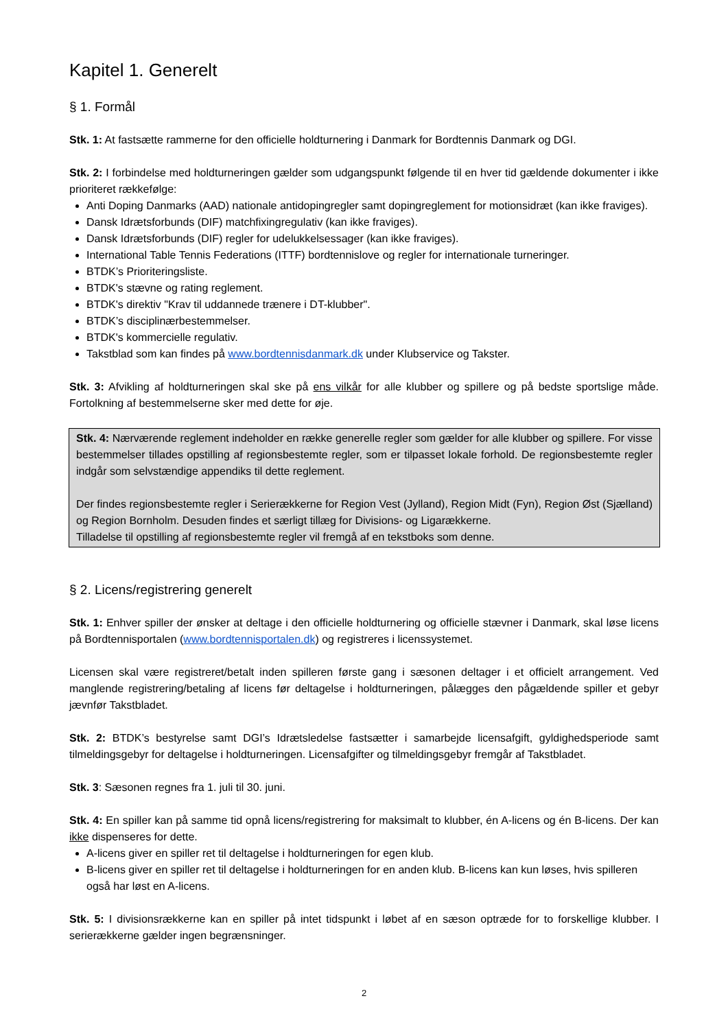Kapitel 1. Generelt
§ 1. Formål
Stk. 1: At fastsætte rammerne for den officielle holdturnering i Danmark for Bordtennis Danmark og DGI.
Stk. 2: I forbindelse med holdturneringen gælder som udgangspunkt følgende til en hver tid gældende dokumenter i ikke prioriteret rækkefølge:
Anti Doping Danmarks (AAD) nationale antidopingregler samt dopingreglement for motionsidræt (kan ikke fraviges).
Dansk Idrætsforbunds (DIF) matchfixingregulativ (kan ikke fraviges).
Dansk Idrætsforbunds (DIF) regler for udelukkelsessager (kan ikke fraviges).
International Table Tennis Federations (ITTF) bordtennislove og regler for internationale turneringer.
BTDK’s Prioriteringsliste.
BTDK's stævne og rating reglement.
BTDK's direktiv "Krav til uddannede trænere i DT-klubber".
BTDK’s disciplinærbestemmelser.
BTDK's kommercielle regulativ.
Takstblad som kan findes på www.bordtennisdanmark.dk under Klubservice og Takster.
Stk. 3: Afvikling af holdturneringen skal ske på ens vilkår for alle klubber og spillere og på bedste sportslige måde. Fortolkning af bestemmelserne sker med dette for øje.
Stk. 4: Nærværende reglement indeholder en række generelle regler som gælder for alle klubber og spillere. For visse bestemmelser tillades opstilling af regionsbestemte regler, som er tilpasset lokale forhold. De regionsbestemte regler indgår som selvstændige appendiks til dette reglement.
Der findes regionsbestemte regler i Serierækkerne for Region Vest (Jylland), Region Midt (Fyn), Region Øst (Sjælland) og Region Bornholm. Desuden findes et særligt tillæg for Divisions- og Ligarækkerne.
Tilladelse til opstilling af regionsbestemte regler vil fremgå af en tekstboks som denne.
§ 2. Licens/registrering generelt
Stk. 1: Enhver spiller der ønsker at deltage i den officielle holdturnering og officielle stævner i Danmark, skal løse licens på Bordtennisportalen (www.bordtennisportalen.dk) og registreres i licenssystemet.
Licensen skal være registreret/betalt inden spilleren første gang i sæsonen deltager i et officielt arrangement. Ved manglende registrering/betaling af licens før deltagelse i holdturneringen, pålægges den pågældende spiller et gebyr jævnfør Takstbladet.
Stk. 2: BTDK’s bestyrelse samt DGI’s Idrætsledelse fastsætter i samarbejde licensafgift, gyldighedsperiode samt tilmeldingsgebyr for deltagelse i holdturneringen. Licensafgifter og tilmeldingsgebyr fremgår af Takstbladet.
Stk. 3: Sæsonen regnes fra 1. juli til 30. juni.
Stk. 4: En spiller kan på samme tid opnå licens/registrering for maksimalt to klubber, én A-licens og én B-licens. Der kan ikke dispenseres for dette.
A-licens giver en spiller ret til deltagelse i holdturneringen for egen klub.
B-licens giver en spiller ret til deltagelse i holdturneringen for en anden klub. B-licens kan kun løses, hvis spilleren også har løst en A-licens.
Stk. 5: I divisionsrækkerne kan en spiller på intet tidspunkt i løbet af en sæson optræde for to forskellige klubber. I serierækkerne gælder ingen begrænsninger.
2